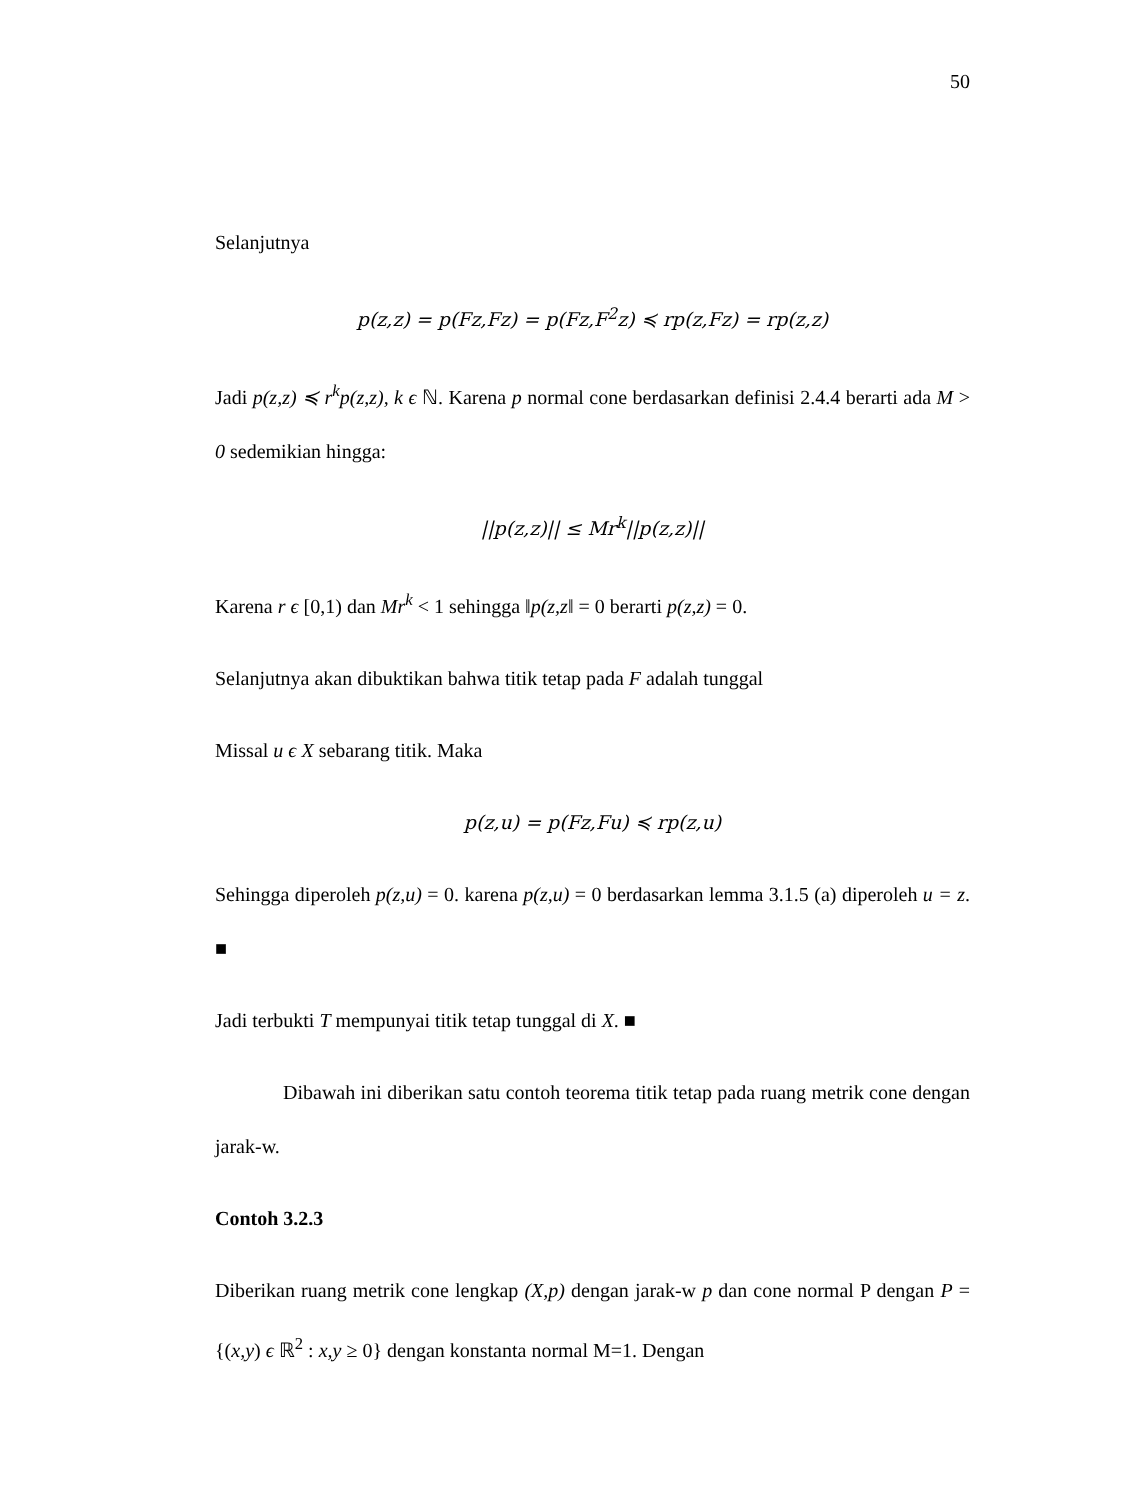50
Selanjutnya
p(z,z) = p(Fz,Fz) = p(Fz,F<sup>2</sup>z) ≼ rp(z,Fz) = rp(z,z)
Jadi p(z,z) ≼ r<sup>k</sup>p(z,z), k ϵ ℕ. Karena p normal cone berdasarkan definisi 2.4.4 berarti ada M > 0 sedemikian hingga:
||p(z,z)|| ≤ Mr<sup>k</sup>||p(z,z)||
Karena r ϵ [0,1) dan Mr<sup>k</sup> < 1 sehingga ‖p(z,z‖ = 0 berarti p(z,z) = 0.
Selanjutnya akan dibuktikan bahwa titik tetap pada F adalah tunggal
Missal u ϵ X sebarang titik. Maka
p(z,u) = p(Fz,Fu) ≼ rp(z,u)
Sehingga diperoleh p(z,u) = 0. karena p(z,u) = 0 berdasarkan lemma 3.1.5 (a) diperoleh u = z. ■
Jadi terbukti T mempunyai titik tetap tunggal di X. ■
Dibawah ini diberikan satu contoh teorema titik tetap pada ruang metrik cone dengan jarak-w.
Contoh 3.2.3
Diberikan ruang metrik cone lengkap (X,p) dengan jarak-w p dan cone normal P dengan P = {(x,y) ϵ ℝ<sup>2</sup> : x,y ≥ 0} dengan konstanta normal M=1. Dengan